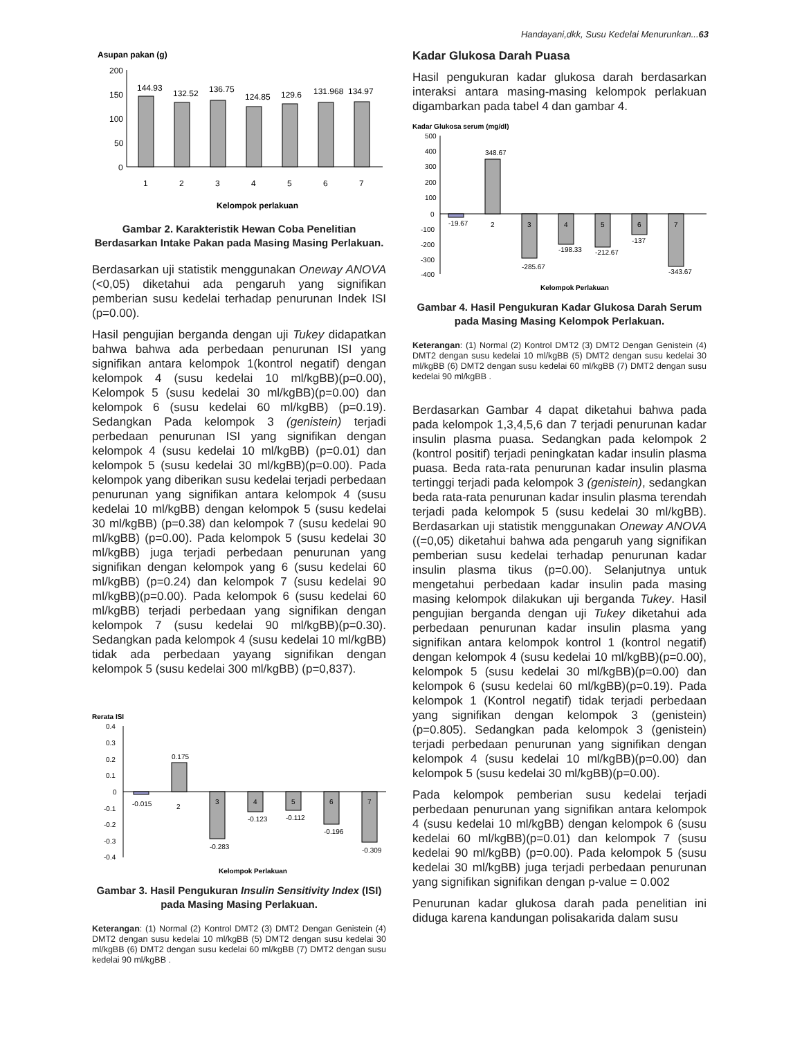Handayani,dkk, Susu Kedelai Menurunkan...63
Asupan pakan (g)
200
150
100
50
0
144.93
132.52
136.75
124.85
129.6
131.968
134.97
1
2
3
4
5
6
7
Kelompok perlakuan
Gambar 2. Karakteristik Hewan Coba Penelitian Berdasarkan Intake Pakan pada Masing Masing Perlakuan.
Berdasarkan uji statistik menggunakan Oneway ANOVA (<0,05) diketahui ada pengaruh yang signifikan pemberian susu kedelai terhadap penurunan Indek ISI (p=0.00).
Hasil pengujian berganda dengan uji Tukey didapatkan bahwa bahwa ada perbedaan penurunan ISI yang signifikan antara kelompok 1(kontrol negatif) dengan kelompok 4 (susu kedelai 10 ml/kgBB)(p=0.00), Kelompok 5 (susu kedelai 30 ml/kgBB)(p=0.00) dan kelompok 6 (susu kedelai 60 ml/kgBB) (p=0.19). Sedangkan Pada kelompok 3 (genistein) terjadi perbedaan penurunan ISI yang signifikan dengan kelompok 4 (susu kedelai 10 ml/kgBB) (p=0.01) dan kelompok 5 (susu kedelai 30 ml/kgBB)(p=0.00). Pada kelompok yang diberikan susu kedelai terjadi perbedaan penurunan yang signifikan antara kelompok 4 (susu kedelai 10 ml/kgBB) dengan kelompok 5 (susu kedelai 30 ml/kgBB) (p=0.38) dan kelompok 7 (susu kedelai 90 ml/kgBB) (p=0.00). Pada kelompok 5 (susu kedelai 30 ml/kgBB) juga terjadi perbedaan penurunan yang signifikan dengan kelompok yang 6 (susu kedelai 60 ml/kgBB) (p=0.24) dan kelompok 7 (susu kedelai 90 ml/kgBB)(p=0.00). Pada kelompok 6 (susu kedelai 60 ml/kgBB) terjadi perbedaan yang signifikan dengan kelompok 7 (susu kedelai 90 ml/kgBB)(p=0.30). Sedangkan pada kelompok 4 (susu kedelai 10 ml/kgBB) tidak ada perbedaan yayang signifikan dengan kelompok 5 (susu kedelai 300 ml/kgBB) (p=0,837).
Rerata ISI
0.4
0.3
0.2
0.1
0
-0.1
-0.2
-0.3
-0.4
-0.015
0.175
2
3
4
5
6
7
-0.283
-0.123
-0.112
-0.196
-0.309
Kelompok Perlakuan
Gambar 3. Hasil Pengukuran Insulin Sensitivity Index (ISI) pada Masing Masing Perlakuan.
Keterangan: (1) Normal (2) Kontrol DMT2 (3) DMT2 Dengan Genistein (4) DMT2 dengan susu kedelai 10 ml/kgBB (5) DMT2 dengan susu kedelai 30 ml/kgBB (6) DMT2 dengan susu kedelai 60 ml/kgBB (7) DMT2 dengan susu kedelai 90 ml/kgBB .
Kadar Glukosa Darah Puasa
Hasil pengukuran kadar glukosa darah berdasarkan interaksi antara masing-masing kelompok perlakuan digambarkan pada tabel 4 dan gambar 4.
Kadar Glukosa serum (mg/dl)
500
400
300
200
100
0
-100
-200
-300
-400
-19.67
348.67
2
3
4
5
6
7
-285.67
-198.33
-212.67
-137
-343.67
Kelompok Perlakuan
Gambar 4. Hasil Pengukuran Kadar Glukosa Darah Serum pada Masing Masing Kelompok Perlakuan.
Keterangan: (1) Normal (2) Kontrol DMT2 (3) DMT2 Dengan Genistein (4) DMT2 dengan susu kedelai 10 ml/kgBB (5) DMT2 dengan susu kedelai 30 ml/kgBB (6) DMT2 dengan susu kedelai 60 ml/kgBB (7) DMT2 dengan susu kedelai 90 ml/kgBB .
Berdasarkan Gambar 4 dapat diketahui bahwa pada pada kelompok 1,3,4,5,6 dan 7 terjadi penurunan kadar insulin plasma puasa. Sedangkan pada kelompok 2 (kontrol positif) terjadi peningkatan kadar insulin plasma puasa. Beda rata-rata penurunan kadar insulin plasma tertinggi terjadi pada kelompok 3 (genistein), sedangkan beda rata-rata penurunan kadar insulin plasma terendah terjadi pada kelompok 5 (susu kedelai 30 ml/kgBB). Berdasarkan uji statistik menggunakan Oneway ANOVA ((=0,05) diketahui bahwa ada pengaruh yang signifikan pemberian susu kedelai terhadap penurunan kadar insulin plasma tikus (p=0.00). Selanjutnya untuk mengetahui perbedaan kadar insulin pada masing masing kelompok dilakukan uji berganda Tukey. Hasil pengujian berganda dengan uji Tukey diketahui ada perbedaan penurunan kadar insulin plasma yang signifikan antara kelompok kontrol 1 (kontrol negatif) dengan kelompok 4 (susu kedelai 10 ml/kgBB)(p=0.00), kelompok 5 (susu kedelai 30 ml/kgBB)(p=0.00) dan kelompok 6 (susu kedelai 60 ml/kgBB)(p=0.19). Pada kelompok 1 (Kontrol negatif) tidak terjadi perbedaan yang signifikan dengan kelompok 3 (genistein)(p=0.805). Sedangkan pada kelompok 3 (genistein) terjadi perbedaan penurunan yang signifikan dengan kelompok 4 (susu kedelai 10 ml/kgBB)(p=0.00) dan kelompok 5 (susu kedelai 30 ml/kgBB)(p=0.00).
Pada kelompok pemberian susu kedelai terjadi perbedaan penurunan yang signifikan antara kelompok 4 (susu kedelai 10 ml/kgBB) dengan kelompok 6 (susu kedelai 60 ml/kgBB)(p=0.01) dan kelompok 7 (susu kedelai 90 ml/kgBB) (p=0.00). Pada kelompok 5 (susu kedelai 30 ml/kgBB) juga terjadi perbedaan penurunan yang signifikan signifikan dengan p-value = 0.002
Penurunan kadar glukosa darah pada penelitian ini diduga karena kandungan polisakarida dalam susu